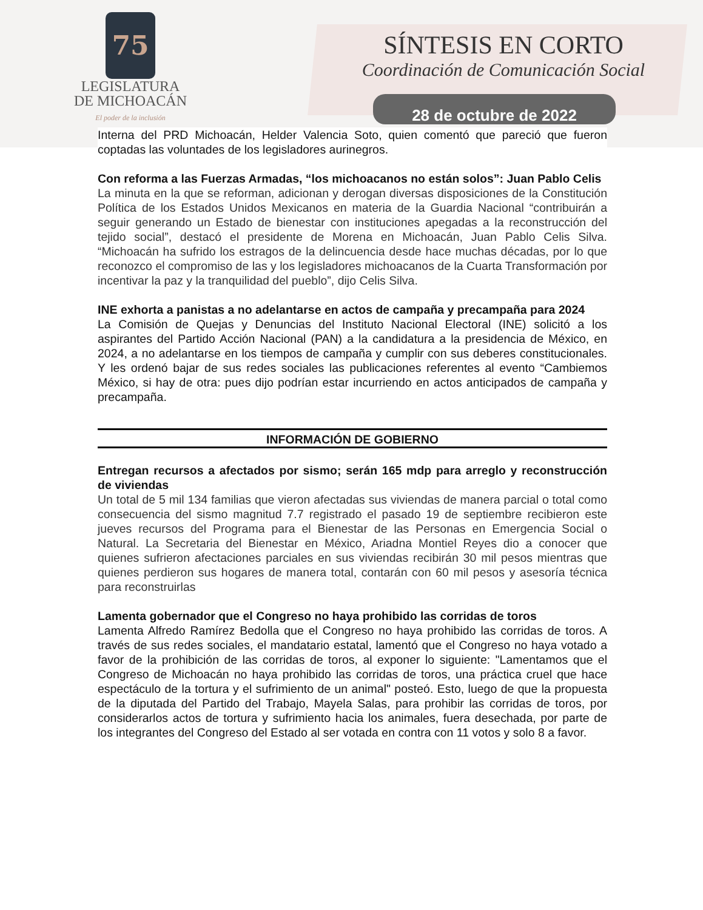75
LEGISLATURA
DE MICHOACÁN
El poder de la inclusión
SÍNTESIS EN CORTO
Coordinación de Comunicación Social
28 de octubre de 2022
Interna del PRD Michoacán, Helder Valencia Soto, quien comentó que pareció que fueron coptadas las voluntades de los legisladores aurinegros.
Con reforma a las Fuerzas Armadas, “los michoacanos no están solos”: Juan Pablo Celis
La minuta en la que se reforman, adicionan y derogan diversas disposiciones de la Constitución Política de los Estados Unidos Mexicanos en materia de la Guardia Nacional “contribuirán a seguir generando un Estado de bienestar con instituciones apegadas a la reconstrucción del tejido social”, destacó el presidente de Morena en Michoacán, Juan Pablo Celis Silva. “Michoacán ha sufrido los estragos de la delincuencia desde hace muchas décadas, por lo que reconozco el compromiso de las y los legisladores michoacanos de la Cuarta Transformación por incentivar la paz y la tranquilidad del pueblo”, dijo Celis Silva.
INE exhorta a panistas a no adelantarse en actos de campaña y precampaña para 2024
La Comisión de Quejas y Denuncias del Instituto Nacional Electoral (INE) solicitó a los aspirantes del Partido Acción Nacional (PAN) a la candidatura a la presidencia de México, en 2024, a no adelantarse en los tiempos de campaña y cumplir con sus deberes constitucionales. Y les ordenó bajar de sus redes sociales las publicaciones referentes al evento “Cambiemos México, si hay de otra: pues dijo podrían estar incurriendo en actos anticipados de campaña y precampaña.
INFORMACIÓN DE GOBIERNO
Entregan recursos a afectados por sismo; serán 165 mdp para arreglo y reconstrucción de viviendas
Un total de 5 mil 134 familias que vieron afectadas sus viviendas de manera parcial o total como consecuencia del sismo magnitud 7.7 registrado el pasado 19 de septiembre recibieron este jueves recursos del Programa para el Bienestar de las Personas en Emergencia Social o Natural. La Secretaria del Bienestar en México, Ariadna Montiel Reyes dio a conocer que quienes sufrieron afectaciones parciales en sus viviendas recibirán 30 mil pesos mientras que quienes perdieron sus hogares de manera total, contarán con 60 mil pesos y asesoría técnica para reconstruirlas
Lamenta gobernador que el Congreso no haya prohibido las corridas de toros
Lamenta Alfredo Ramírez Bedolla que el Congreso no haya prohibido las corridas de toros. A través de sus redes sociales, el mandatario estatal, lamentó que el Congreso no haya votado a favor de la prohibición de las corridas de toros, al exponer lo siguiente: "Lamentamos que el Congreso de Michoacán no haya prohibido las corridas de toros, una práctica cruel que hace espectáculo de la tortura y el sufrimiento de un animal" posteó. Esto, luego de que la propuesta de la diputada del Partido del Trabajo, Mayela Salas, para prohibir las corridas de toros, por considerarlos actos de tortura y sufrimiento hacia los animales, fuera desechada, por parte de los integrantes del Congreso del Estado al ser votada en contra con 11 votos y solo 8 a favor.